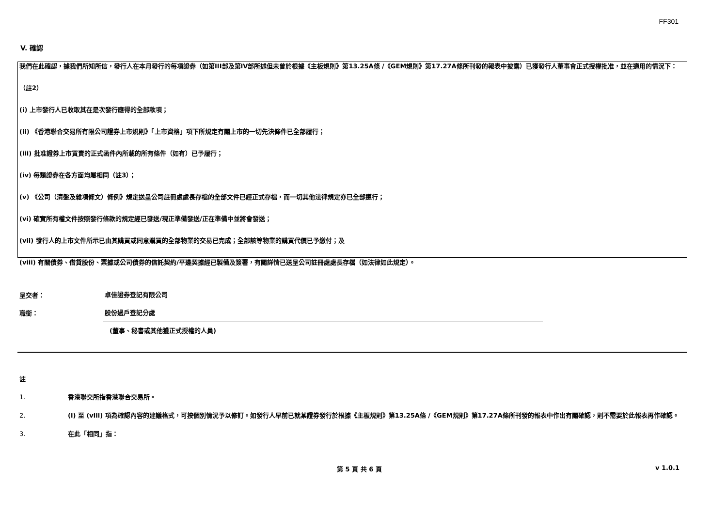FF301
V. 確認
我們在此確認，據我們所知所信，發行人在本月發行的每項證券（如第III部及第IV部所述但未曾於根據《主板規則》第13.25A條 /《GEM規則》第17.27A條所刊發的報表中披露）已獲發行人董事會正式授權批准，並在適用的情況下：
（註2）
(i) 上市發行人已收取其在是次發行應得的全部款項；
(ii) 《香港聯合交易所有限公司證券上市規則》「上市資格」項下所規定有關上市的一切先決條件已全部履行；
(iii) 批准證券上市買賣的正式函件內所載的所有條件（如有）已予履行；
(iv) 每類證券在各方面均屬相同（註3）；
(v) 《公司（清盤及雜項條文）條例》規定送呈公司註冊處處長存檔的全部文件已經正式存檔，而一切其他法律規定亦已全部遵行；
(vi) 確實所有權文件按照發行條款的規定經已發送/現正準備發送/正在準備中並將會發送；
(vii) 發行人的上市文件所示已由其購買或同意購買的全部物業的交易已完成；全部該等物業的購買代價已予繳付；及
(viii) 有關債券、借貸股份、票據或公司債券的信託契約/平邊契據經已製備及簽署，有關詳情已送呈公司註冊處處長存檔（如法律如此規定）。
呈交者： 卓佳證券登記有限公司
職銜： 股份過戶登記分處
(董事、秘書或其他獲正式授權的人員)
註
1. 香港聯交所指香港聯合交易所。
2. (i) 至 (viii) 項為確認內容的建議格式，可按個別情況予以修訂。如發行人早前已就某證券發行於根據《主板規則》第13.25A條 /《GEM規則》第17.27A條所刊發的報表中作出有關確認，則不需要於此報表再作確認。
3. 在此「相同」指：
第 5 頁 共 6 頁 v 1.0.1